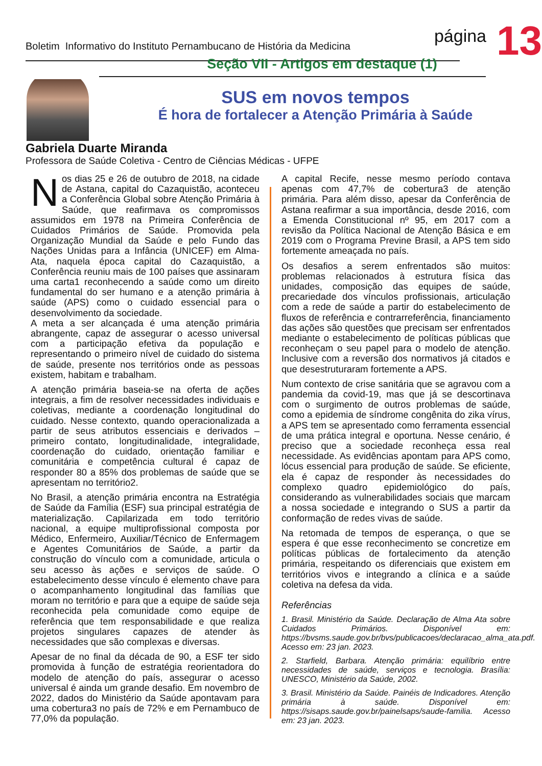Boletim Informativo do Instituto Pernambucano de História da Medicina
página
13
Seção VII - Artigos em destaque (1)
SUS em novos tempos
É hora de fortalecer a Atenção Primária à Saúde
Gabriela Duarte Miranda
Professora de Saúde Coletiva - Centro de Ciências Médicas - UFPE
Nos dias 25 e 26 de outubro de 2018, na cidade de Astana, capital do Cazaquistão, aconteceu a Conferência Global sobre Atenção Primária à Saúde, que reafirmava os compromissos assumidos em 1978 na Primeira Conferência de Cuidados Primários de Saúde. Promovida pela Organização Mundial da Saúde e pelo Fundo das Nações Unidas para a Infância (UNICEF) em Alma-Ata, naquela época capital do Cazaquistão, a Conferência reuniu mais de 100 países que assinaram uma carta1 reconhecendo a saúde como um direito fundamental do ser humano e a atenção primária à saúde (APS) como o cuidado essencial para o desenvolvimento da sociedade.
A meta a ser alcançada é uma atenção primária abrangente, capaz de assegurar o acesso universal com a participação efetiva da população e representando o primeiro nível de cuidado do sistema de saúde, presente nos territórios onde as pessoas existem, habitam e trabalham.
A atenção primária baseia-se na oferta de ações integrais, a fim de resolver necessidades individuais e coletivas, mediante a coordenação longitudinal do cuidado. Nesse contexto, quando operacionalizada a partir de seus atributos essenciais e derivados – primeiro contato, longitudinalidade, integralidade, coordenação do cuidado, orientação familiar e comunitária e competência cultural é capaz de responder 80 a 85% dos problemas de saúde que se apresentam no território2.
No Brasil, a atenção primária encontra na Estratégia de Saúde da Família (ESF) sua principal estratégia de materialização. Capilarizada em todo território nacional, a equipe multiprofissional composta por Médico, Enfermeiro, Auxiliar/Técnico de Enfermagem e Agentes Comunitários de Saúde, a partir da construção do vínculo com a comunidade, articula o seu acesso às ações e serviços de saúde. O estabelecimento desse vínculo é elemento chave para o acompanhamento longitudinal das famílias que moram no território e para que a equipe de saúde seja reconhecida pela comunidade como equipe de referência que tem responsabilidade e que realiza projetos singulares capazes de atender às necessidades que são complexas e diversas.
Apesar de no final da década de 90, a ESF ter sido promovida à função de estratégia reorientadora do modelo de atenção do país, assegurar o acesso universal é ainda um grande desafio. Em novembro de 2022, dados do Ministério da Saúde apontavam para uma cobertura3 no país de 72% e em Pernambuco de 77,0% da população.
A capital Recife, nesse mesmo período contava apenas com 47,7% de cobertura3 de atenção primária. Para além disso, apesar da Conferência de Astana reafirmar a sua importância, desde 2016, com a Emenda Constitucional nº 95, em 2017 com a revisão da Política Nacional de Atenção Básica e em 2019 com o Programa Previne Brasil, a APS tem sido fortemente ameaçada no país.
Os desafios a serem enfrentados são muitos: problemas relacionados à estrutura física das unidades, composição das equipes de saúde, precariedade dos vínculos profissionais, articulação com a rede de saúde a partir do estabelecimento de fluxos de referência e contrarreferência, financiamento das ações são questões que precisam ser enfrentados mediante o estabelecimento de políticas públicas que reconheçam o seu papel para o modelo de atenção. Inclusive com a reversão dos normativos já citados e que desestruturaram fortemente a APS.
Num contexto de crise sanitária que se agravou com a pandemia da covid-19, mas que já se descortinava com o surgimento de outros problemas de saúde, como a epidemia de síndrome congênita do zika vírus, a APS tem se apresentado como ferramenta essencial de uma prática integral e oportuna. Nesse cenário, é preciso que a sociedade reconheça essa real necessidade. As evidências apontam para APS como, lócus essencial para produção de saúde. Se eficiente, ela é capaz de responder às necessidades do complexo quadro epidemiológico do país, considerando as vulnerabilidades sociais que marcam a nossa sociedade e integrando o SUS a partir da conformação de redes vivas de saúde.
Na retomada de tempos de esperança, o que se espera é que esse reconhecimento se concretize em políticas públicas de fortalecimento da atenção primária, respeitando os diferenciais que existem em territórios vivos e integrando a clínica e a saúde coletiva na defesa da vida.
Referências
1. Brasil. Ministério da Saúde. Declaração de Alma Ata sobre Cuidados Primários. Disponível em: https://bvsms.saude.gov.br/bvs/publicacoes/declaracao_alma_ata.pdf. Acesso em: 23 jan. 2023.
2. Starfield, Barbara. Atenção primária: equilíbrio entre necessidades de saúde, serviços e tecnologia. Brasília: UNESCO, Ministério da Saúde, 2002.
3. Brasil. Ministério da Saúde. Painéis de Indicadores. Atenção primária à saúde. Disponível em: https://sisaps.saude.gov.br/painelsaps/saude-familia. Acesso em: 23 jan. 2023.